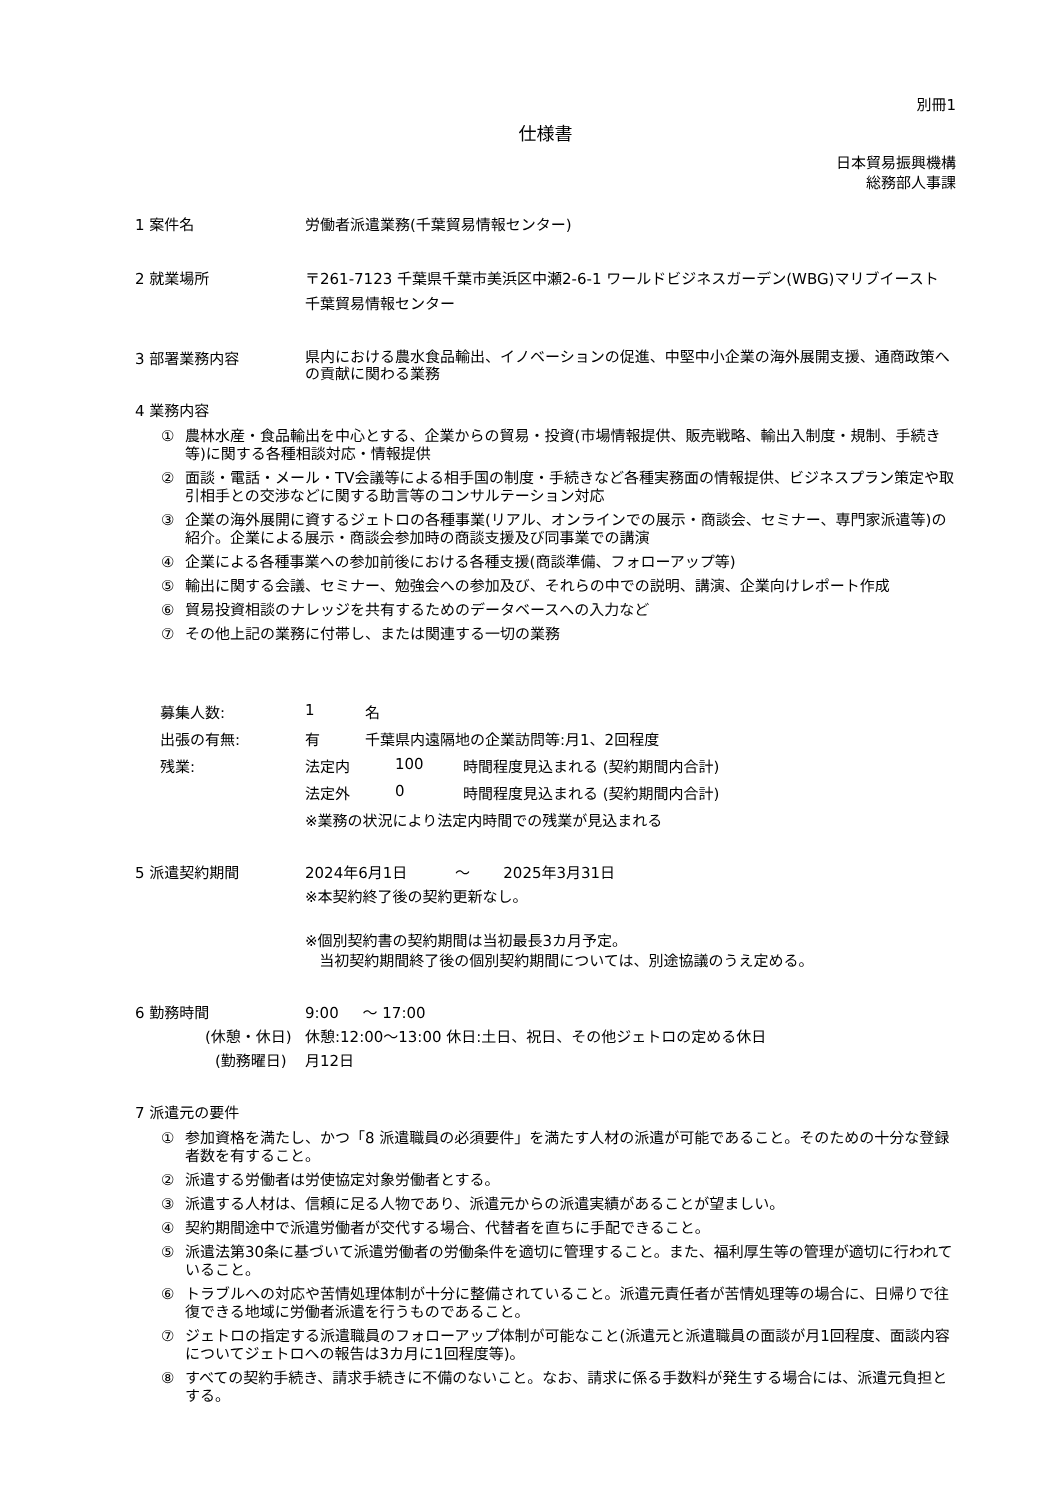別冊1
仕様書
日本貿易振興機構
総務部人事課
1 案件名 労働者派遣業務(千葉貿易情報センター)
2 就業場所 〒261-7123 千葉県千葉市美浜区中瀬2-6-1 ワールドビジネスガーデン(WBG)マリブイースト
千葉貿易情報センター
3 部署業務内容
県内における農水食品輸出、イノベーションの促進、中堅中小企業の海外展開支援、通商政策への貢献に関わる業務
4 業務内容
① 農林水産・食品輸出を中心とする、企業からの貿易・投資(市場情報提供、販売戦略、輸出入制度・規制、手続き等)に関する各種相談対応・情報提供
② 面談・電話・メール・TV会議等による相手国の制度・手続きなど各種実務面の情報提供、ビジネスプラン策定や取引相手との交渉などに関する助言等のコンサルテーション対応
③ 企業の海外展開に資するジェトロの各種事業(リアル、オンラインでの展示・商談会、セミナー、専門家派遣等)の紹介。企業による展示・商談会参加時の商談支援及び同事業での講演
④ 企業による各種事業への参加前後における各種支援(商談準備、フォローアップ等)
⑤ 輸出に関する会議、セミナー、勉強会への参加及び、それらの中での説明、講演、企業向けレポート作成
⑥ 貿易投資相談のナレッジを共有するためのデータベースへの入力など
⑦ その他上記の業務に付帯し、または関連する一切の業務
| 募集人数: | 1 | 名 | |
| 出張の有無: | 有 | 千葉県内遠隔地の企業訪問等:月1、2回程度 | |
| 残業: | 法定内 | 100 | 時間程度見込まれる (契約期間内合計) |
| | 法定外 | 0 | 時間程度見込まれる (契約期間内合計) |
| | ※業務の状況により法定内時間での残業が見込まれる | | |
5 派遣契約期間 2024年6月1日 ～ 2025年3月31日
※本契約終了後の契約更新なし。
※個別契約書の契約期間は当初最長3カ月予定。
当初契約期間終了後の個別契約期間については、別途協議のうえ定める。
6 勤務時間
(休憩・休日)
(勤務曜日)
9:00 ～ 17:00
休憩:12:00～13:00 休日:土日、祝日、その他ジェトロの定める休日
月12日
7 派遣元の要件
① 参加資格を満たし、かつ「8 派遣職員の必須要件」を満たす人材の派遣が可能であること。そのための十分な登録者数を有すること。
② 派遣する労働者は労使協定対象労働者とする。
③ 派遣する人材は、信頼に足る人物であり、派遣元からの派遣実績があることが望ましい。
④ 契約期間途中で派遣労働者が交代する場合、代替者を直ちに手配できること。
⑤ 派遣法第30条に基づいて派遣労働者の労働条件を適切に管理すること。また、福利厚生等の管理が適切に行われていること。
⑥ トラブルへの対応や苦情処理体制が十分に整備されていること。派遣元責任者が苦情処理等の場合に、日帰りで往復できる地域に労働者派遣を行うものであること。
⑦ ジェトロの指定する派遣職員のフォローアップ体制が可能なこと(派遣元と派遣職員の面談が月1回程度、面談内容についてジェトロへの報告は3カ月に1回程度等)。
⑧ すべての契約手続き、請求手続きに不備のないこと。なお、請求に係る手数料が発生する場合には、派遣元負担とする。